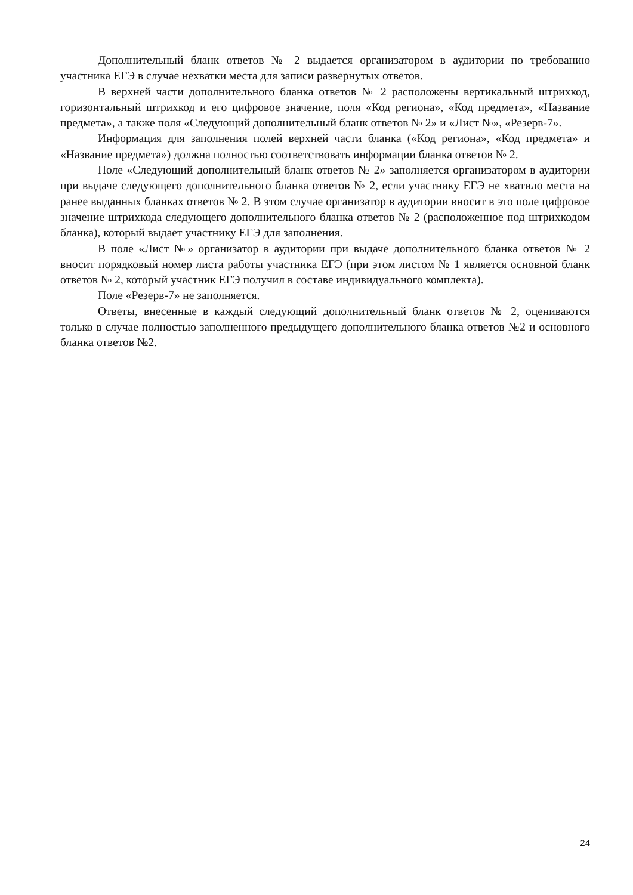Дополнительный бланк ответов № 2 выдается организатором в аудитории по требованию участника ЕГЭ в случае нехватки места для записи развернутых ответов.
В верхней части дополнительного бланка ответов № 2 расположены вертикальный штрихкод, горизонтальный штрихкод и его цифровое значение, поля «Код региона», «Код предмета», «Название предмета», а также поля «Следующий дополнительный бланк ответов № 2» и «Лист №», «Резерв-7».
Информация для заполнения полей верхней части бланка («Код региона», «Код предмета» и «Название предмета») должна полностью соответствовать информации бланка ответов № 2.
Поле «Следующий дополнительный бланк ответов № 2» заполняется организатором в аудитории при выдаче следующего дополнительного бланка ответов № 2, если участнику ЕГЭ не хватило места на ранее выданных бланках ответов № 2. В этом случае организатор в аудитории вносит в это поле цифровое значение штрихкода следующего дополнительного бланка ответов № 2 (расположенное под штрихкодом бланка), который выдает участнику ЕГЭ для заполнения.
В поле «Лист №» организатор в аудитории при выдаче дополнительного бланка ответов № 2 вносит порядковый номер листа работы участника ЕГЭ (при этом листом № 1 является основной бланк ответов № 2, который участник ЕГЭ получил в составе индивидуального комплекта).
Поле «Резерв-7» не заполняется.
Ответы, внесенные в каждый следующий дополнительный бланк ответов № 2, оцениваются только в случае полностью заполненного предыдущего дополнительного бланка ответов №2 и основного бланка ответов №2.
24